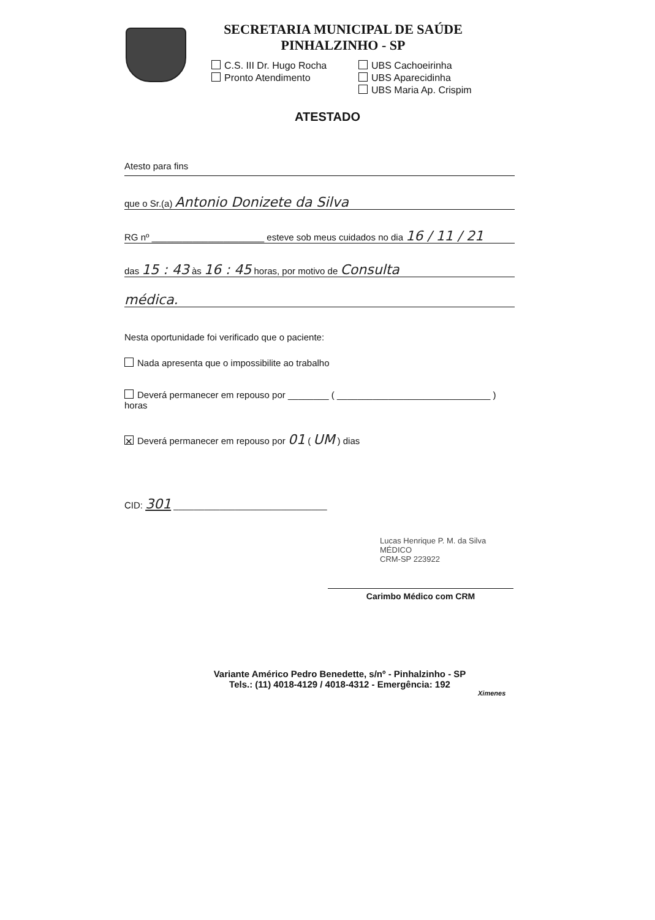SECRETARIA MUNICIPAL DE SAÚDE
PINHALZINHO - SP
C.S. III Dr. Hugo Rocha
Pronto Atendimento
UBS Cachoeirinha
UBS Aparecidinha
UBS Maria Ap. Crispim
ATESTADO
Atesto para fins
que o Sr.(a) Antonio Donizete da Silva
RG nº ______________________ esteve sob meus cuidados no dia 16 / 11 / 21
das 15 : 43 às 16 : 45 horas, por motivo de Consulta
médica.
Nesta oportunidade foi verificado que o paciente:
Nada apresenta que o impossibilite ao trabalho
Deverá permanecer em repouso por ________ ( ______________________________ ) horas
✕ Deverá permanecer em repouso por 01 ( UM ) dias
CID: 301 ______________________________
Lucas Henrique P. M. da Silva
MÉDICO
CRM-SP 223922
Carimbo Médico com CRM
Variante Américo Pedro Benedette, s/nº - Pinhalzinho - SP
Tels.: (11) 4018-4129 / 4018-4312 - Emergência: 192
Ximenes